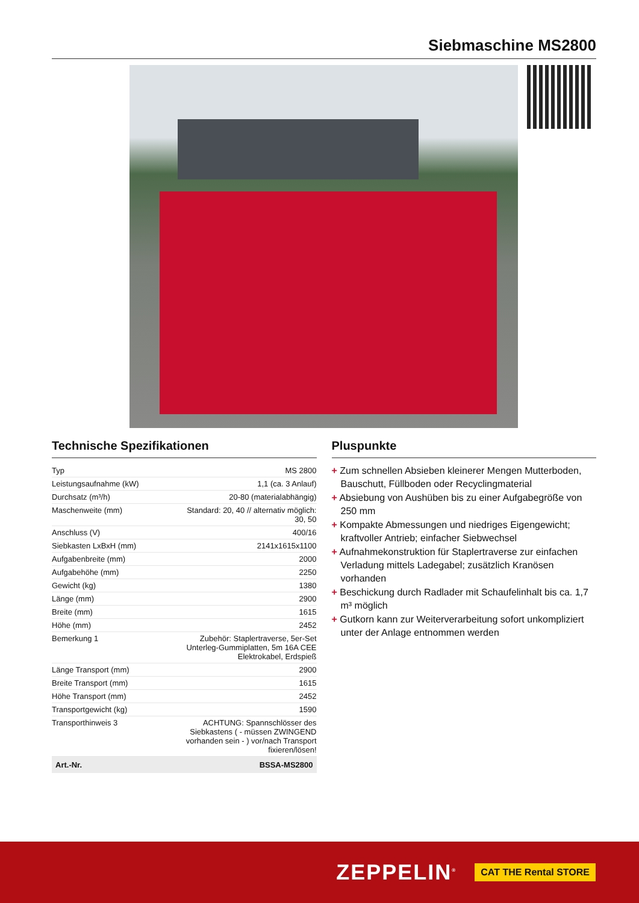Siebmaschine MS2800
Technische Spezifikationen
| Typ | MS 2800 |
| Leistungsaufnahme (kW) | 1,1 (ca. 3 Anlauf) |
| Durchsatz (m³/h) | 20-80 (materialabhängig) |
| Maschenweite (mm) | Standard: 20, 40 // alternativ möglich: 30, 50 |
| Anschluss (V) | 400/16 |
| Siebkasten LxBxH (mm) | 2141x1615x1100 |
| Aufgabenbreite (mm) | 2000 |
| Aufgabehöhe (mm) | 2250 |
| Gewicht (kg) | 1380 |
| Länge (mm) | 2900 |
| Breite (mm) | 1615 |
| Höhe (mm) | 2452 |
| Bemerkung 1 | Zubehör: Staplertraverse, 5er-Set Unterleg-Gummiplatten, 5m 16A CEE Elektrokabel, Erdspieß |
| Länge Transport (mm) | 2900 |
| Breite Transport (mm) | 1615 |
| Höhe Transport (mm) | 2452 |
| Transportgewicht (kg) | 1590 |
| Transporthinweis 3 | ACHTUNG: Spannschlösser des Siebkastens ( - müssen ZWINGEND vorhanden sein - ) vor/nach Transport fixieren/lösen! |
| Art.-Nr. | BSSA-MS2800 |
Pluspunkte
+ Zum schnellen Absieben kleinerer Mengen Mutterboden, Bauschutt, Füllboden oder Recyclingmaterial
+ Absiebung von Aushüben bis zu einer Aufgabegröße von 250 mm
+ Kompakte Abmessungen und niedriges Eigengewicht; kraftvoller Antrieb; einfacher Siebwechsel
+ Aufnahmekonstruktion für Staplertraverse zur einfachen Verladung mittels Ladegabel; zusätzlich Kranösen vorhanden
+ Beschickung durch Radlader mit Schaufelinhalt bis ca. 1,7 m³ möglich
+ Gutkorn kann zur Weiterverarbeitung sofort unkompliziert unter der Anlage entnommen werden
ZEPPELIN<sup>®</sup> CAT THE Rental STORE